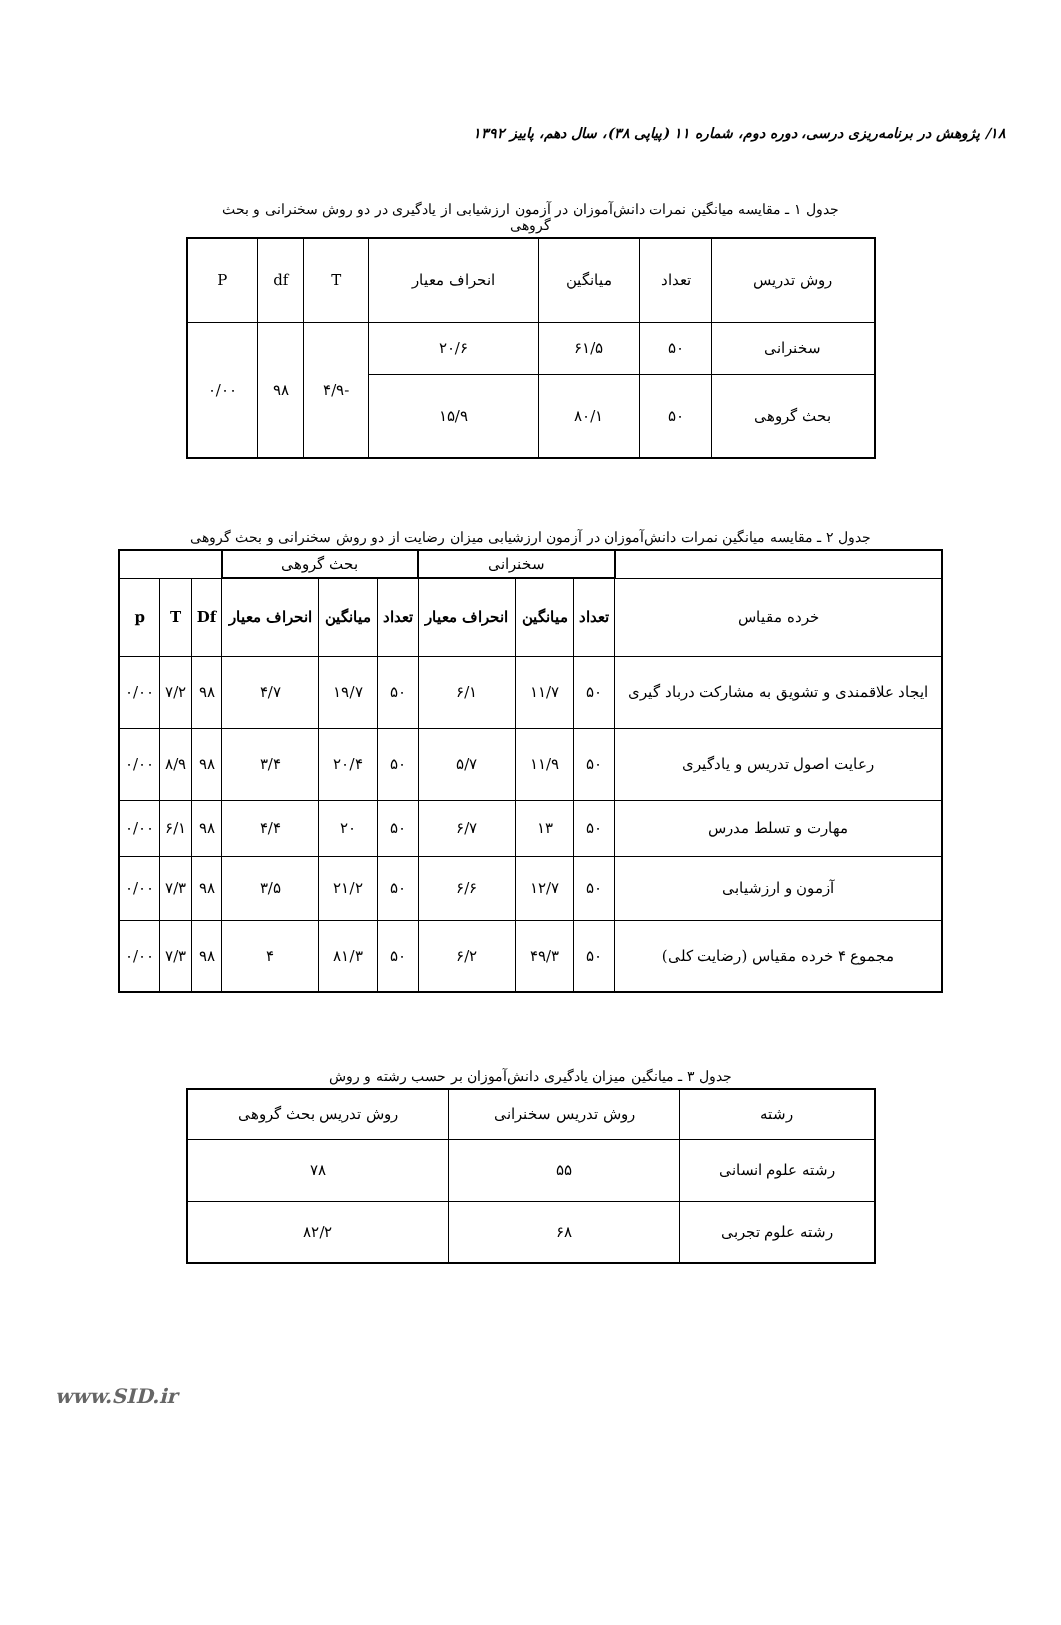۱۸/ پژوهش در برنامه‌ریزی درسی، دوره دوم، شماره ۱۱ (پیاپی ۳۸)، سال دهم، پاییز ۱۳۹۲
جدول ۱ ـ مقایسه میانگین نمرات دانش‌آموزان در آزمون ارزشیابی از یادگیری در دو روش سخنرانی و بحث گروهی
| روش تدریس | تعداد | میانگین | انحراف معیار | T | df | P |
| --- | --- | --- | --- | --- | --- | --- |
| سخنرانی | ۵۰ | ۶۱/۵ | ۲۰/۶ | -۴/۹ | ۹۸ | ۰/۰۰ |
| بحث گروهی | ۵۰ | ۸۰/۱ | ۱۵/۹ | | | |
جدول ۲ ـ مقایسه میانگین نمرات دانش‌آموزان در آزمون ارزشیابی میزان رضایت از دو روش سخنرانی و بحث گروهی
| | سخنرانی | | | بحث گروهی | | | | | |
| خرده مقیاس | تعداد | میانگین | انحراف معیار | تعداد | میانگین | انحراف معیار | Df | T | p |
| ایجاد علاقمندی و تشویق به مشارکت درباد گیری | ۵۰ | ۱۱/۷ | ۶/۱ | ۵۰ | ۱۹/۷ | ۴/۷ | ۹۸ | ۷/۲ | ۰/۰۰ |
| رعایت اصول تدریس و یادگیری | ۵۰ | ۱۱/۹ | ۵/۷ | ۵۰ | ۲۰/۴ | ۳/۴ | ۹۸ | ۸/۹ | ۰/۰۰ |
| مهارت و تسلط مدرس | ۵۰ | ۱۳ | ۶/۷ | ۵۰ | ۲۰ | ۴/۴ | ۹۸ | ۶/۱ | ۰/۰۰ |
| آزمون و ارزشیابی | ۵۰ | ۱۲/۷ | ۶/۶ | ۵۰ | ۲۱/۲ | ۳/۵ | ۹۸ | ۷/۳ | ۰/۰۰ |
| مجموع ۴ خرده مقیاس (رضایت کلی) | ۵۰ | ۴۹/۳ | ۶/۲ | ۵۰ | ۸۱/۳ | ۴ | ۹۸ | ۷/۳ | ۰/۰۰ |
جدول ۳ ـ میانگین میزان یادگیری دانش‌آموزان بر حسب رشته و روش
| رشته | روش تدریس سخنرانی | روش تدریس بحث گروهی |
| --- | --- | --- |
| رشته علوم انسانی | ۵۵ | ۷۸ |
| رشته علوم تجربی | ۶۸ | ۸۲/۲ |
www.SID.ir